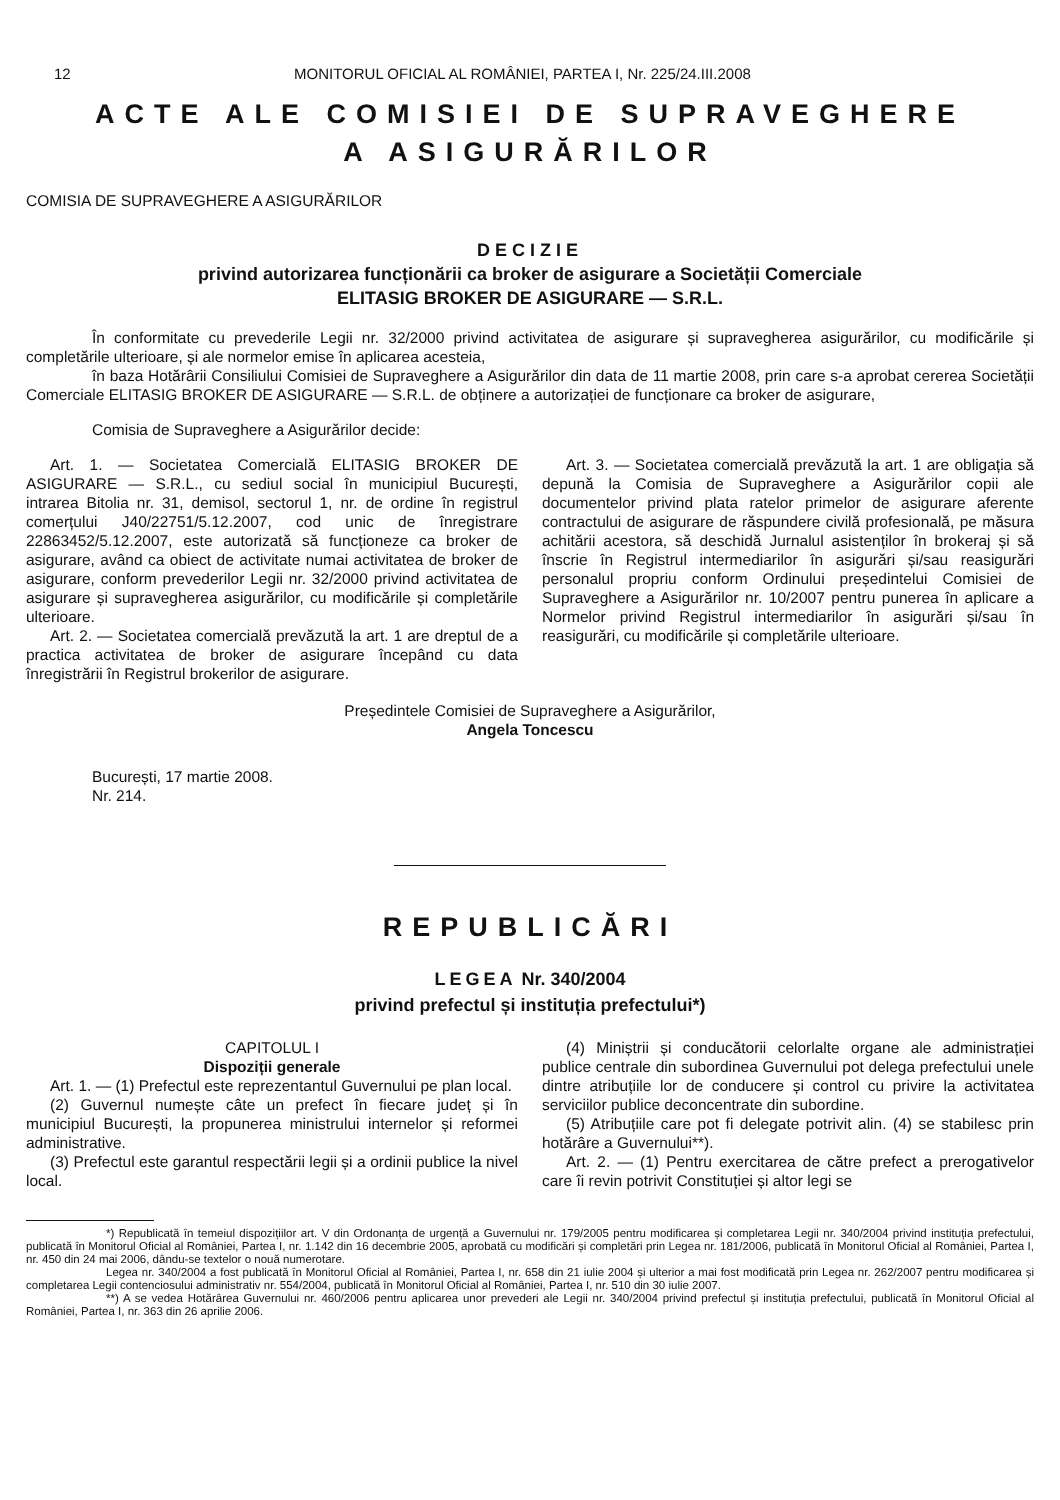12 MONITORUL OFICIAL AL ROMÂNIEI, PARTEA I, Nr. 225/24.III.2008
ACTE ALE COMISIEI DE SUPRAVEGHERE
A ASIGURĂRILOR
COMISIA DE SUPRAVEGHERE A ASIGURĂRILOR
DECIZIE
privind autorizarea funcționării ca broker de asigurare a Societății Comerciale
ELITASIG BROKER DE ASIGURARE — S.R.L.
În conformitate cu prevederile Legii nr. 32/2000 privind activitatea de asigurare și supravegherea asigurărilor, cu modificările și completările ulterioare, și ale normelor emise în aplicarea acesteia,
în baza Hotărârii Consiliului Comisiei de Supraveghere a Asigurărilor din data de 11 martie 2008, prin care s-a aprobat cererea Societății Comerciale ELITASIG BROKER DE ASIGURARE — S.R.L. de obținere a autorizației de funcționare ca broker de asigurare,
Comisia de Supraveghere a Asigurărilor decide:
Art. 1. — Societatea Comercială ELITASIG BROKER DE ASIGURARE — S.R.L., cu sediul social în municipiul București, intrarea Bitolia nr. 31, demisol, sectorul 1, nr. de ordine în registrul comerțului J40/22751/5.12.2007, cod unic de înregistrare 22863452/5.12.2007, este autorizată să funcționeze ca broker de asigurare, având ca obiect de activitate numai activitatea de broker de asigurare, conform prevederilor Legii nr. 32/2000 privind activitatea de asigurare și supravegherea asigurărilor, cu modificările și completările ulterioare.
Art. 2. — Societatea comercială prevăzută la art. 1 are dreptul de a practica activitatea de broker de asigurare începând cu data înregistrării în Registrul brokerilor de asigurare.
Art. 3. — Societatea comercială prevăzută la art. 1 are obligația să depună la Comisia de Supraveghere a Asigurărilor copii ale documentelor privind plata ratelor primelor de asigurare aferente contractului de asigurare de răspundere civilă profesională, pe măsura achitării acestora, să deschidă Jurnalul asistenților în brokeraj și să înscrie în Registrul intermediarilor în asigurări și/sau reasigurări personalul propriu conform Ordinului președintelui Comisiei de Supraveghere a Asigurărilor nr. 10/2007 pentru punerea în aplicare a Normelor privind Registrul intermediarilor în asigurări și/sau în reasigurări, cu modificările și completările ulterioare.
Președintele Comisiei de Supraveghere a Asigurărilor,
Angela Toncescu
București, 17 martie 2008.
Nr. 214.
REPUBLICĂRI
LEGEA Nr. 340/2004
privind prefectul și instituția prefectului*)
CAPITOLUL I
Dispoziții generale
Art. 1. — (1) Prefectul este reprezentantul Guvernului pe plan local.
(2) Guvernul numește câte un prefect în fiecare județ și în municipiul București, la propunerea ministrului internelor și reformei administrative.
(3) Prefectul este garantul respectării legii și a ordinii publice la nivel local.
(4) Miniștrii și conducătorii celorlalte organe ale administrației publice centrale din subordinea Guvernului pot delega prefectului unele dintre atribuțiile lor de conducere și control cu privire la activitatea serviciilor publice deconcentrate din subordine.
(5) Atribuțiile care pot fi delegate potrivit alin. (4) se stabilesc prin hotărâre a Guvernului**).
Art. 2. — (1) Pentru exercitarea de către prefect a prerogativelor care îi revin potrivit Constituției și altor legi se
*) Republicată în temeiul dispozițiilor art. V din Ordonanța de urgență a Guvernului nr. 179/2005 pentru modificarea și completarea Legii nr. 340/2004 privind instituția prefectului, publicată în Monitorul Oficial al României, Partea I, nr. 1.142 din 16 decembrie 2005, aprobată cu modificări și completări prin Legea nr. 181/2006, publicată în Monitorul Oficial al României, Partea I, nr. 450 din 24 mai 2006, dându-se textelor o nouă numerotare.
Legea nr. 340/2004 a fost publicată în Monitorul Oficial al României, Partea I, nr. 658 din 21 iulie 2004 și ulterior a mai fost modificată prin Legea nr. 262/2007 pentru modificarea și completarea Legii contenciosului administrativ nr. 554/2004, publicată în Monitorul Oficial al României, Partea I, nr. 510 din 30 iulie 2007.
**) A se vedea Hotărârea Guvernului nr. 460/2006 pentru aplicarea unor prevederi ale Legii nr. 340/2004 privind prefectul și instituția prefectului, publicată în Monitorul Oficial al României, Partea I, nr. 363 din 26 aprilie 2006.